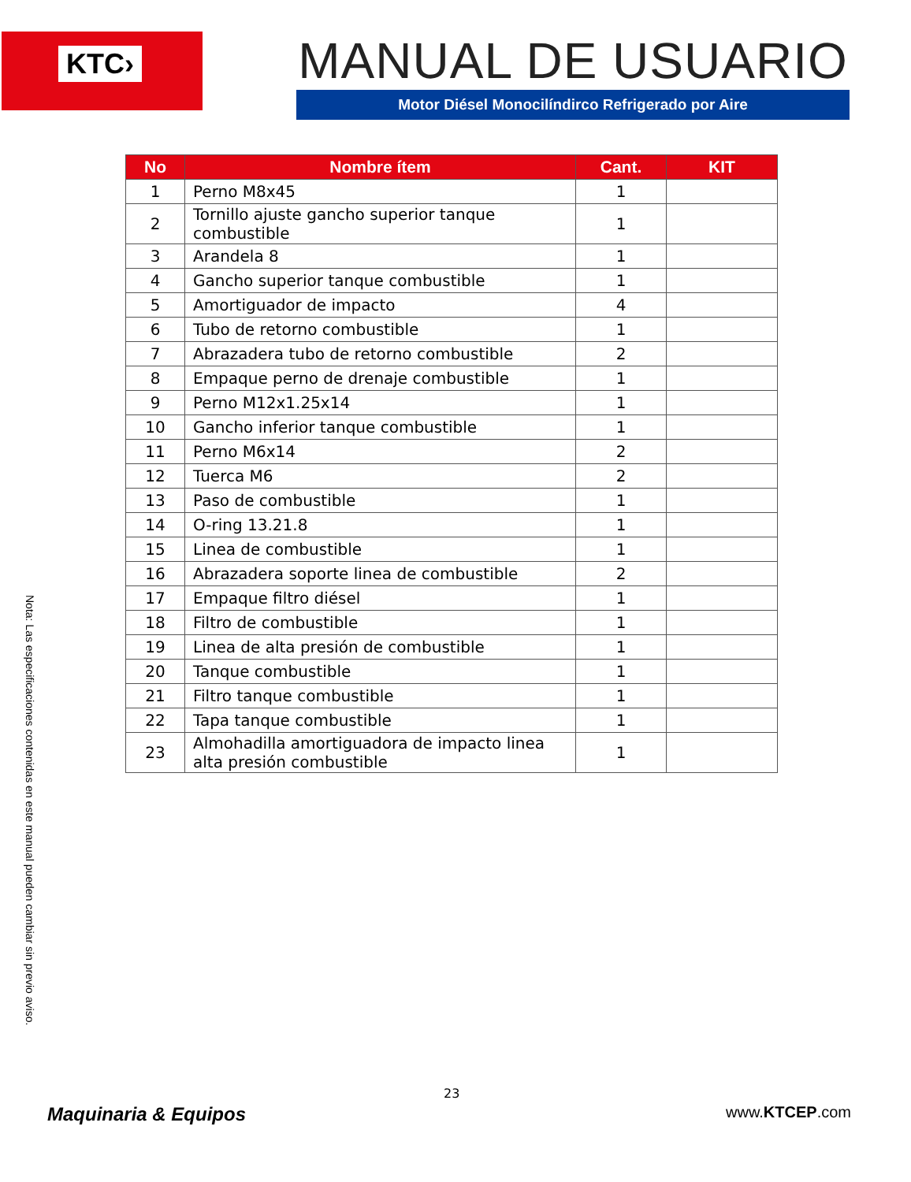KTC›
MANUAL DE USUARIO
Motor Diésel Monocilíndirco Refrigerado por Aire
| No | Nombre ítem | Cant. | KIT |
| --- | --- | --- | --- |
| 1 | Perno M8x45 | 1 | |
| 2 | Tornillo ajuste gancho superior tanque combustible | 1 | |
| 3 | Arandela 8 | 1 | |
| 4 | Gancho superior tanque combustible | 1 | |
| 5 | Amortiguador de impacto | 4 | |
| 6 | Tubo de retorno combustible | 1 | |
| 7 | Abrazadera tubo de retorno combustible | 2 | |
| 8 | Empaque perno de drenaje combustible | 1 | |
| 9 | Perno M12x1.25x14 | 1 | |
| 10 | Gancho inferior tanque combustible | 1 | |
| 11 | Perno M6x14 | 2 | |
| 12 | Tuerca M6 | 2 | |
| 13 | Paso de combustible | 1 | |
| 14 | O-ring 13.21.8 | 1 | |
| 15 | Linea de combustible | 1 | |
| 16 | Abrazadera soporte linea de combustible | 2 | |
| 17 | Empaque filtro diésel | 1 | |
| 18 | Filtro de combustible | 1 | |
| 19 | Linea de alta presión de combustible | 1 | |
| 20 | Tanque combustible | 1 | |
| 21 | Filtro tanque combustible | 1 | |
| 22 | Tapa tanque combustible | 1 | |
| 23 | Almohadilla amortiguadora de impacto linea alta presión combustible | 1 | |
Nota: Las especificaciones contenidas en este manual pueden cambiar sin previo aviso.
23
Maquinaria & Equipos www.KTCEP.com